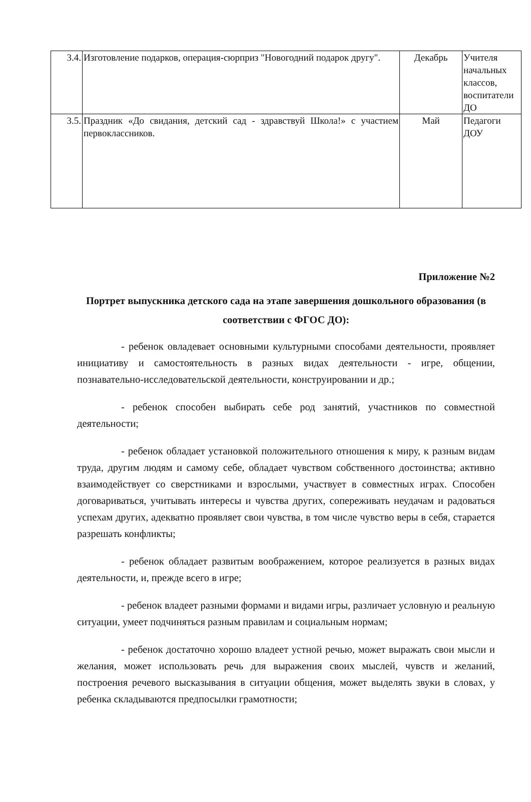| 3.4. | Изготовление подарков, операция-сюрприз "Новогодний подарок другу". | Декабрь | Учителя начальных классов, воспитатели ДО |
| 3.5. | Праздник «До свидания, детский сад - здравствуй Школа!» с участием первоклассников. | Май | Педагоги ДОУ |
Приложение №2
Портрет выпускника детского сада на этапе завершения дошкольного образования (в соответствии с ФГОС ДО):
- ребенок овладевает основными культурными способами деятельности, проявляет инициативу и самостоятельность в разных видах деятельности - игре, общении, познавательно-исследовательской деятельности, конструировании и др.;
- ребенок способен выбирать себе род занятий, участников по совместной деятельности;
- ребенок обладает установкой положительного отношения к миру, к разным видам труда, другим людям и самому себе, обладает чувством собственного достоинства; активно взаимодействует со сверстниками и взрослыми, участвует в совместных играх. Способен договариваться, учитывать интересы и чувства других, сопереживать неудачам и радоваться успехам других, адекватно проявляет свои чувства, в том числе чувство веры в себя, старается разрешать конфликты;
- ребенок обладает развитым воображением, которое реализуется в разных видах деятельности, и, прежде всего в игре;
- ребенок владеет разными формами и видами игры, различает условную и реальную ситуации, умеет подчиняться разным правилам и социальным нормам;
- ребенок достаточно хорошо владеет устной речью, может выражать свои мысли и желания, может использовать речь для выражения своих мыслей, чувств и желаний, построения речевого высказывания в ситуации общения, может выделять звуки в словах, у ребенка складываются предпосылки грамотности;